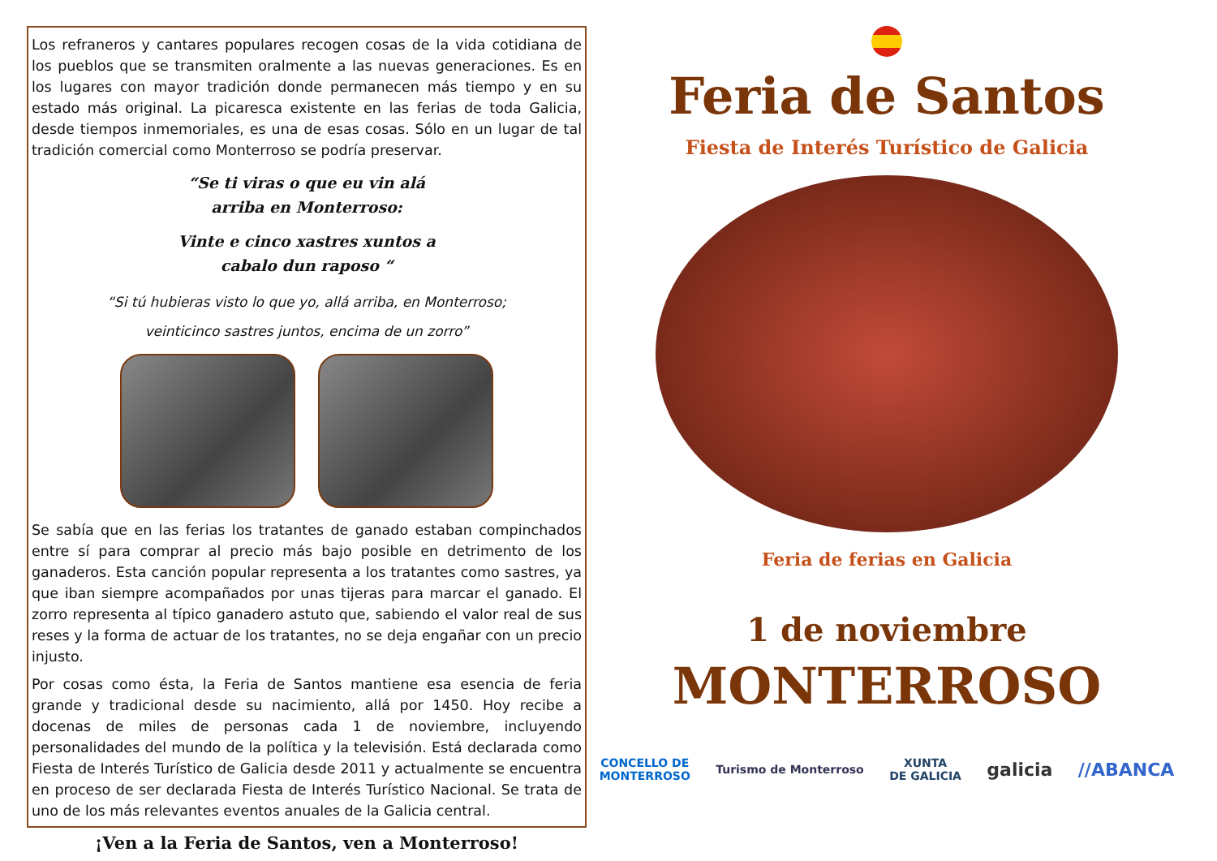Los refraneros y cantares populares recogen cosas de la vida cotidiana de los pueblos que se transmiten oralmente a las nuevas generaciones. Es en los lugares con mayor tradición donde permanecen más tiempo y en su estado más original. La picaresca existente en las ferias de toda Galicia, desde tiempos inmemoriales, es una de esas cosas. Sólo en un lugar de tal tradición comercial como Monterroso se podría preservar.
“Se ti viras o que eu vin alá
arriba en Monterroso:
Vinte e cinco xastres xuntos a
cabalo dun raposo “
“Si tú hubieras visto lo que yo, allá arriba, en Monterroso;
veinticinco sastres juntos, encima de un zorro”
Se sabía que en las ferias los tratantes de ganado estaban compinchados entre sí para comprar al precio más bajo posible en detrimento de los ganaderos. Esta canción popular representa a los tratantes como sastres, ya que iban siempre acompañados por unas tijeras para marcar el ganado. El zorro representa al típico ganadero astuto que, sabiendo el valor real de sus reses y la forma de actuar de los tratantes, no se deja engañar con un precio injusto.
Por cosas como ésta, la Feria de Santos mantiene esa esencia de feria grande y tradicional desde su nacimiento, allá por 1450. Hoy recibe a docenas de miles de personas cada 1 de noviembre, incluyendo personalidades del mundo de la política y la televisión. Está declarada como Fiesta de Interés Turístico de Galicia desde 2011 y actualmente se encuentra en proceso de ser declarada Fiesta de Interés Turístico Nacional. Se trata de uno de los más relevantes eventos anuales de la Galicia central.
¡Ven a la Feria de Santos, ven a Monterroso!
Feria de Santos
Fiesta de Interés Turístico de Galicia
Feria de ferias en Galicia
1 de noviembre
MONTERROSO
CONCELLO DE
MONTERROSO Turismo de Monterroso XUNTA
DE GALICIA galicia //ABANCA